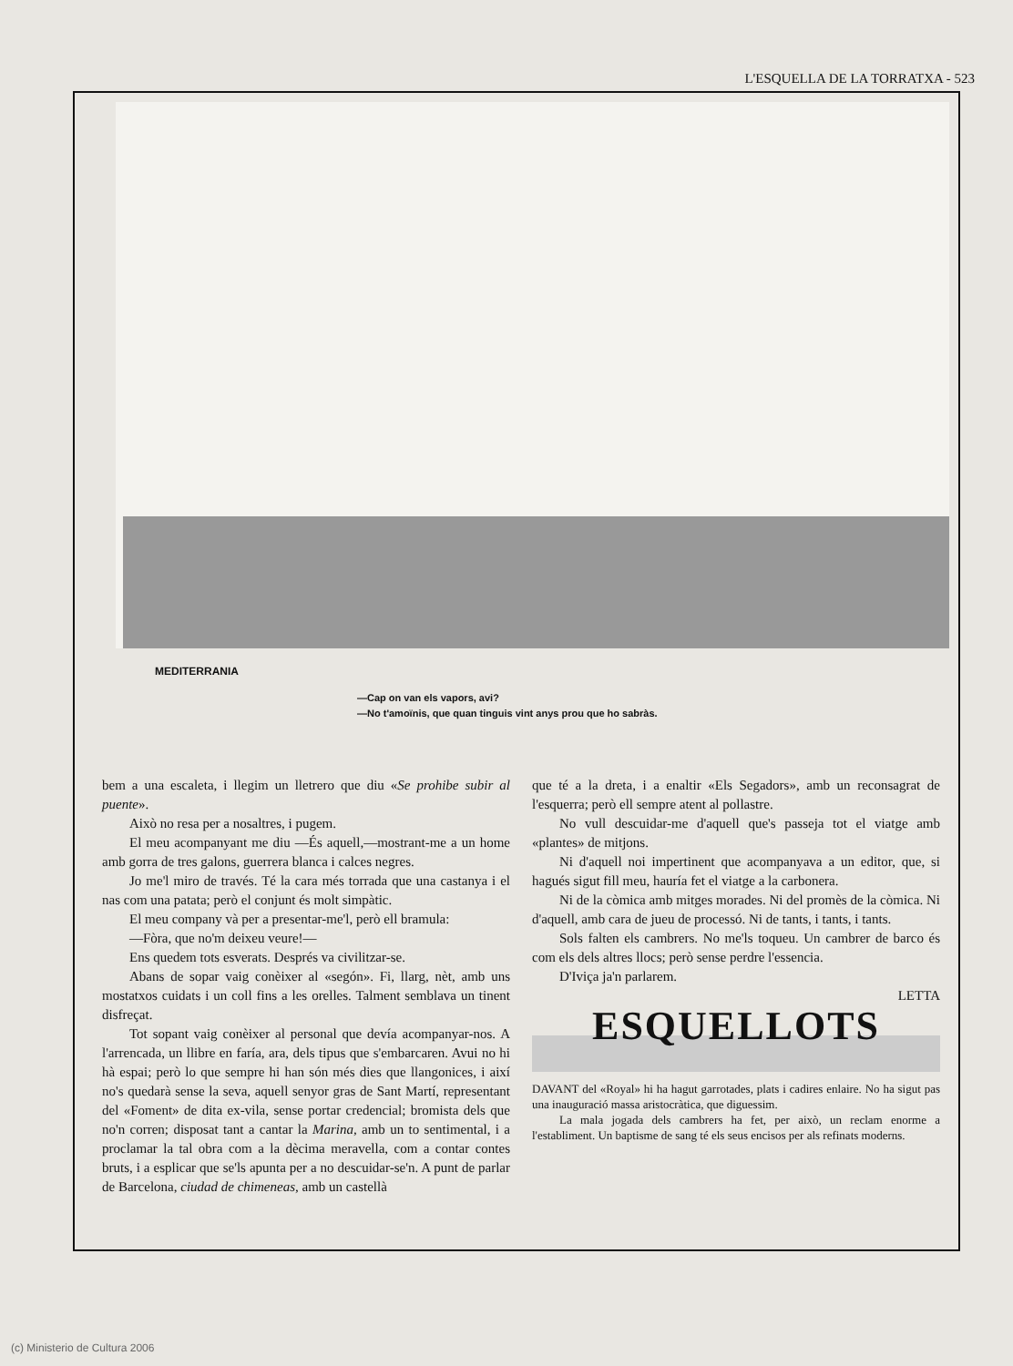L'ESQUELLA DE LA TORRATXA - 523
MEDITERRANIA
—Cap on van els vapors, avi?
—No t'amoïnis, que quan tinguis vint anys prou que ho sabràs.
bem a una escaleta, i llegim un lletrero que diu «Se prohibe subir al puente».
Això no resa per a nosaltres, i pugem.
El meu acompanyant me diu —És aquell,—mostrant-me a un home amb gorra de tres galons, guerrera blanca i calces negres.
Jo me'l miro de través. Té la cara més torrada que una castanya i el nas com una patata; però el conjunt és molt simpàtic.
El meu company và per a presentar-me'l, però ell bramula:
—Fòra, que no'm deixeu veure!—
Ens quedem tots esverats. Després va civilitzar-se.
Abans de sopar vaig conèixer al «segón». Fi, llarg, nèt, amb uns mostatxos cuidats i un coll fins a les orelles. Talment semblava un tinent disfreçat.
Tot sopant vaig conèixer al personal que devía acompanyar-nos. A l'arrencada, un llibre en faría, ara, dels tipus que s'embarcaren. Avui no hi hà espai; però lo que sempre hi han són més dies que llangonices, i així no's quedarà sense la seva, aquell senyor gras de Sant Martí, representant del «Foment» de dita ex-vila, sense portar credencial; bromista dels que no'n corren; disposat tant a cantar la Marina, amb un to sentimental, i a proclamar la tal obra com a la dècima meravella, com a contar contes bruts, i a esplicar que se'ls apunta per a no descuidar-se'n. A punt de parlar de Barcelona, ciudad de chimeneas, amb un castellà
que té a la dreta, i a enaltir «Els Segadors», amb un reconsagrat de l'esquerra; però ell sempre atent al pollastre.
No vull descuidar-me d'aquell que's passeja tot el viatge amb «plantes» de mitjons.
Ni d'aquell noi impertinent que acompanyava a un editor, que, si hagués sigut fill meu, hauría fet el viatge a la carbonera.
Ni de la còmica amb mitges morades. Ni del promès de la còmica. Ni d'aquell, amb cara de jueu de processó. Ni de tants, i tants, i tants.
Sols falten els cambrers. No me'ls toqueu. Un cambrer de barco és com els dels altres llocs; però sense perdre l'essencia.
D'Iviça ja'n parlarem.
LETTA
ESQUELLOTS
DAVANT del «Royal» hi ha hagut garrotades, plats i cadires enlaire. No ha sigut pas una inauguració massa aristocràtica, que diguessim.
La mala jogada dels cambrers ha fet, per això, un reclam enorme a l'establiment. Un baptisme de sang té els seus encisos per als refinats moderns.
(c) Ministerio de Cultura 2006